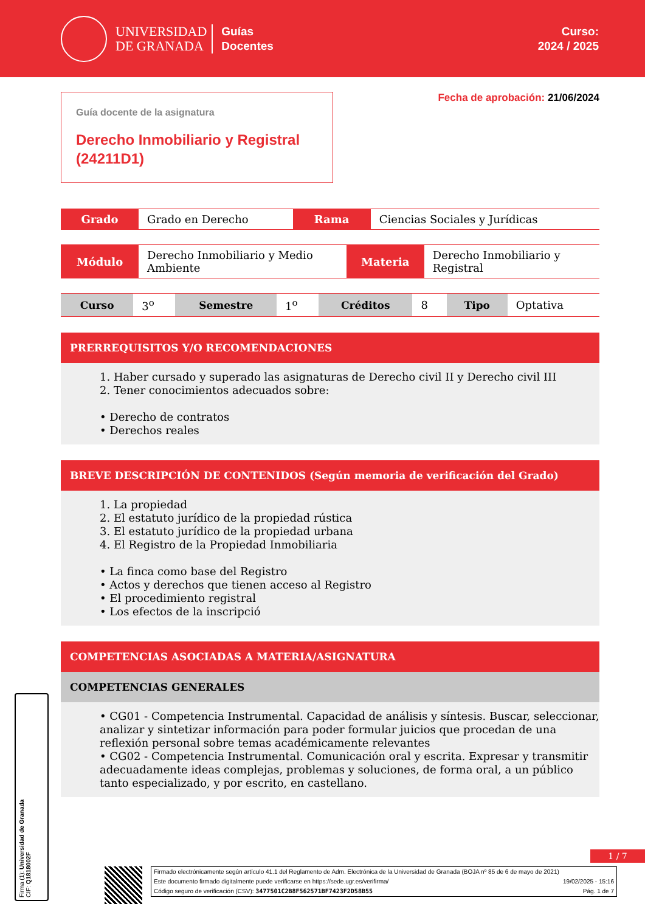UNIVERSIDAD
DE GRANADA
Guías
Docentes
Curso:
2024 / 2025
Guía docente de la asignatura
Derecho Inmobiliario y Registral (24211D1)
Fecha de aprobación: 21/06/2024
| Grado | Grado en Derecho | Rama | Ciencias Sociales y Jurídicas |
| Módulo | Derecho Inmobiliario y Medio Ambiente | Materia | Derecho Inmobiliario y Registral |
| Curso | 3<sup>o</sup> | Semestre | 1<sup>o</sup> | Créditos | 8 | Tipo | Optativa |
PRERREQUISITOS Y/O RECOMENDACIONES
1. Haber cursado y superado las asignaturas de Derecho civil II y Derecho civil III
2. Tener conocimientos adecuados sobre:
• Derecho de contratos
• Derechos reales
BREVE DESCRIPCIÓN DE CONTENIDOS (Según memoria de verificación del Grado)
1. La propiedad
2. El estatuto jurídico de la propiedad rústica
3. El estatuto jurídico de la propiedad urbana
4. El Registro de la Propiedad Inmobiliaria
• La finca como base del Registro
• Actos y derechos que tienen acceso al Registro
• El procedimiento registral
• Los efectos de la inscripció
COMPETENCIAS ASOCIADAS A MATERIA/ASIGNATURA
COMPETENCIAS GENERALES
• CG01 - Competencia Instrumental. Capacidad de análisis y síntesis. Buscar, seleccionar, analizar y sintetizar información para poder formular juicios que procedan de una reflexión personal sobre temas académicamente relevantes
• CG02 - Competencia Instrumental. Comunicación oral y escrita. Expresar y transmitir adecuadamente ideas complejas, problemas y soluciones, de forma oral, a un público tanto especializado, y por escrito, en castellano.
1 / 7
Firmado electrónicamente según artículo 41.1 del Reglamento de Adm. Electrónica de la Universidad de Granada (BOJA nº 85 de 6 de mayo de 2021)
Este documento firmado digitalmente puede verificarse en https://sede.ugr.es/verifirma/ 19/02/2025 - 15:16
Código seguro de verificación (CSV): 3477501C2B8F562571BF7423F2D58B55 Pág. 1 de 7
Firma (1): Universidad de Granada
CIF: Q1818002F